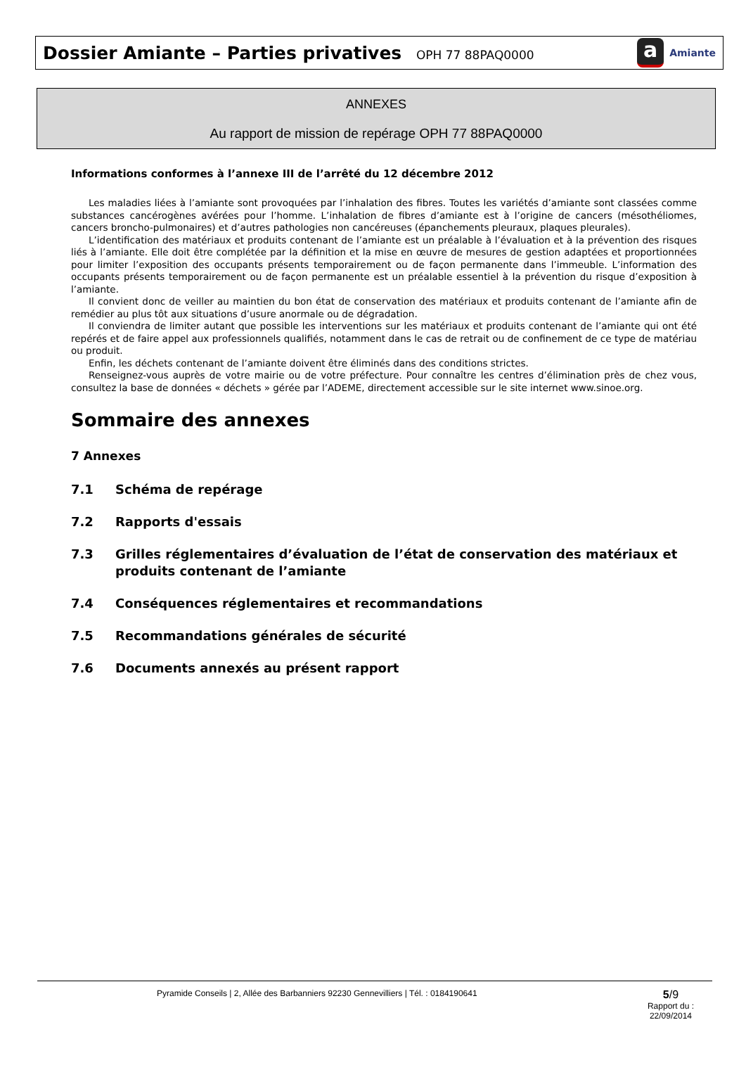Dossier Amiante – Parties privatives OPH 77 88PAQ0000
a Amiante
ANNEXES
Au rapport de mission de repérage OPH 77 88PAQ0000
Informations conformes à l’annexe III de l’arrêté du 12 décembre 2012
Les maladies liées à l’amiante sont provoquées par l’inhalation des fibres. Toutes les variétés d’amiante sont classées comme substances cancérogènes avérées pour l’homme. L’inhalation de fibres d’amiante est à l’origine de cancers (mésothéliomes, cancers broncho-pulmonaires) et d’autres pathologies non cancéreuses (épanchements pleuraux, plaques pleurales).
L’identification des matériaux et produits contenant de l’amiante est un préalable à l’évaluation et à la prévention des risques liés à l’amiante. Elle doit être complétée par la définition et la mise en œuvre de mesures de gestion adaptées et proportionnées pour limiter l’exposition des occupants présents temporairement ou de façon permanente dans l’immeuble. L’information des occupants présents temporairement ou de façon permanente est un préalable essentiel à la prévention du risque d’exposition à l’amiante.
Il convient donc de veiller au maintien du bon état de conservation des matériaux et produits contenant de l’amiante afin de remédier au plus tôt aux situations d’usure anormale ou de dégradation.
Il conviendra de limiter autant que possible les interventions sur les matériaux et produits contenant de l’amiante qui ont été repérés et de faire appel aux professionnels qualifiés, notamment dans le cas de retrait ou de confinement de ce type de matériau ou produit.
Enfin, les déchets contenant de l’amiante doivent être éliminés dans des conditions strictes.
Renseignez-vous auprès de votre mairie ou de votre préfecture. Pour connaître les centres d’élimination près de chez vous, consultez la base de données « déchets » gérée par l’ADEME, directement accessible sur le site internet www.sinoe.org.
Sommaire des annexes
7 Annexes
7.1 Schéma de repérage
7.2 Rapports d'essais
7.3 Grilles réglementaires d’évaluation de l’état de conservation des matériaux et produits contenant de l’amiante
7.4 Conséquences réglementaires et recommandations
7.5 Recommandations générales de sécurité
7.6 Documents annexés au présent rapport
Pyramide Conseils | 2, Allée des Barbanniers 92230 Gennevilliers | Tél. : 0184190641
5/9
Rapport du :
22/09/2014